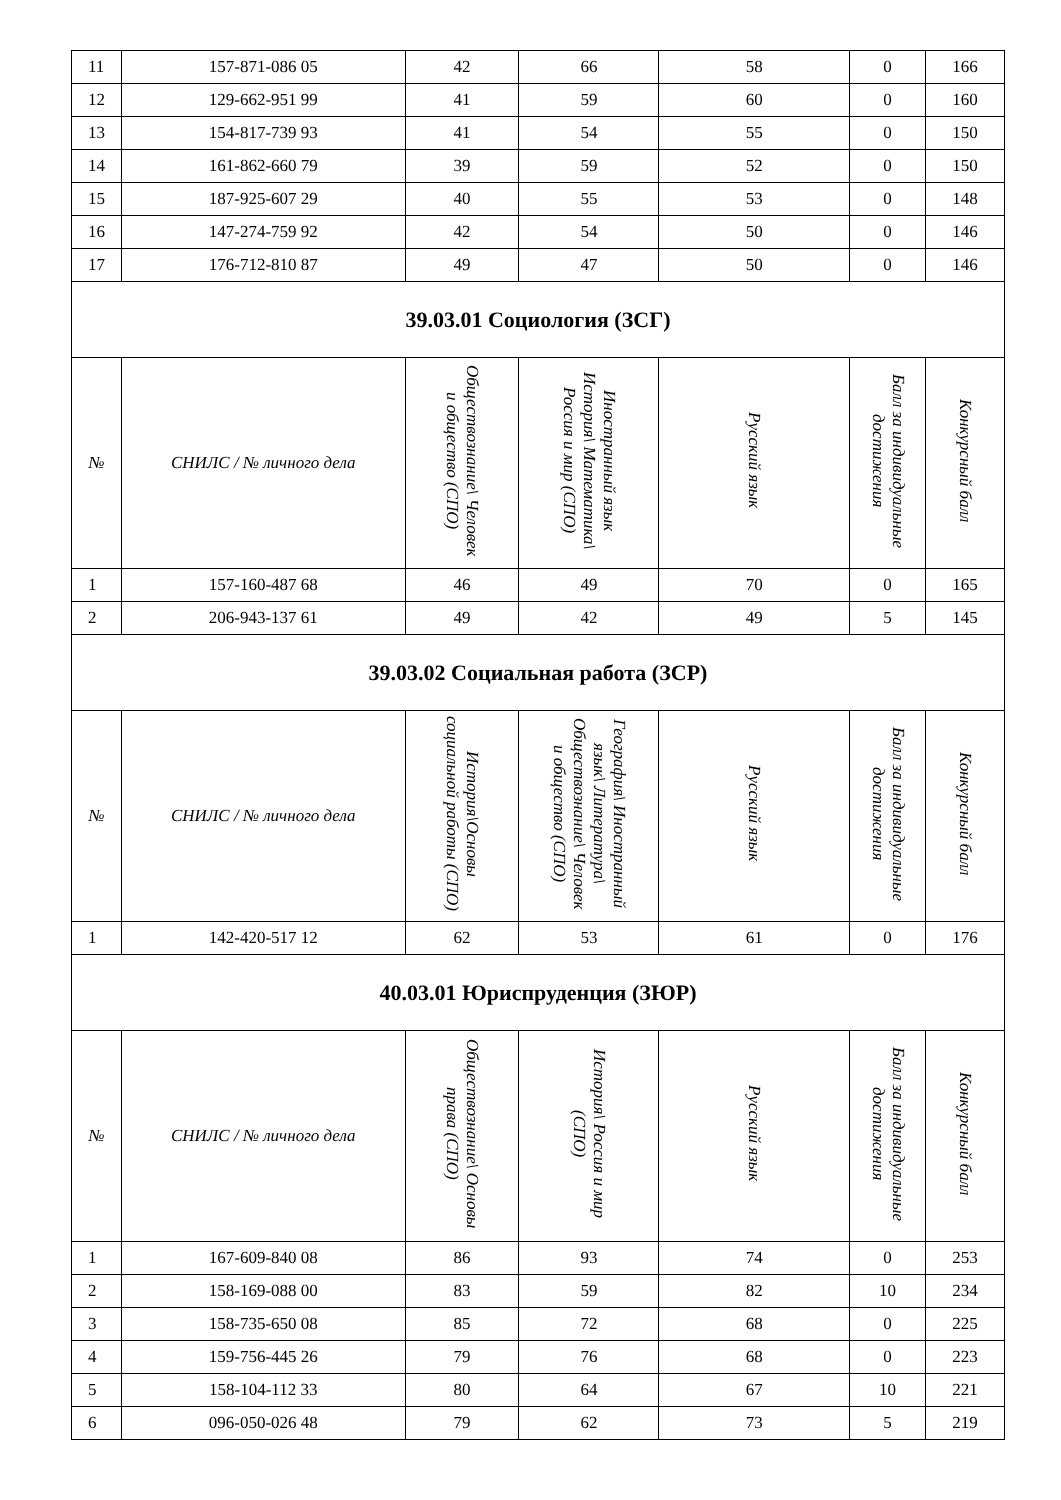| 11 | 157-871-086 05 | 42 | 66 | 58 | 0 | 166 |
| 12 | 129-662-951 99 | 41 | 59 | 60 | 0 | 160 |
| 13 | 154-817-739 93 | 41 | 54 | 55 | 0 | 150 |
| 14 | 161-862-660 79 | 39 | 59 | 52 | 0 | 150 |
| 15 | 187-925-607 29 | 40 | 55 | 53 | 0 | 148 |
| 16 | 147-274-759 92 | 42 | 54 | 50 | 0 | 146 |
| 17 | 176-712-810 87 | 49 | 47 | 50 | 0 | 146 |
| 39.03.01 Социология (ЗСГ) | | | | | | |
| № | СНИЛС / № личного дела | Обществознание\ Человек и общество (СПО) | Иностранный язык История\ Математика\ Россия и мир (СПО) | Русский язык | Балл за индивидуальные достижения | Конкурсный балл |
| 1 | 157-160-487 68 | 46 | 49 | 70 | 0 | 165 |
| 2 | 206-943-137 61 | 49 | 42 | 49 | 5 | 145 |
| 39.03.02 Социальная работа (ЗСР) | | | | | | |
| № | СНИЛС / № личного дела | История\Основы социальной работы (СПО) | География\ Иностранный язык\ Литература\ Обществознание\ Человек и общество (СПО) | Русский язык | Балл за индивидуальные достижения | Конкурсный балл |
| 1 | 142-420-517 12 | 62 | 53 | 61 | 0 | 176 |
| 40.03.01 Юриспруденция (ЗЮР) | | | | | | |
| № | СНИЛС / № личного дела | Обществознание\ Основы права (СПО) | История\ Россия и мир (СПО) | Русский язык | Балл за индивидуальные достижения | Конкурсный балл |
| 1 | 167-609-840 08 | 86 | 93 | 74 | 0 | 253 |
| 2 | 158-169-088 00 | 83 | 59 | 82 | 10 | 234 |
| 3 | 158-735-650 08 | 85 | 72 | 68 | 0 | 225 |
| 4 | 159-756-445 26 | 79 | 76 | 68 | 0 | 223 |
| 5 | 158-104-112 33 | 80 | 64 | 67 | 10 | 221 |
| 6 | 096-050-026 48 | 79 | 62 | 73 | 5 | 219 |